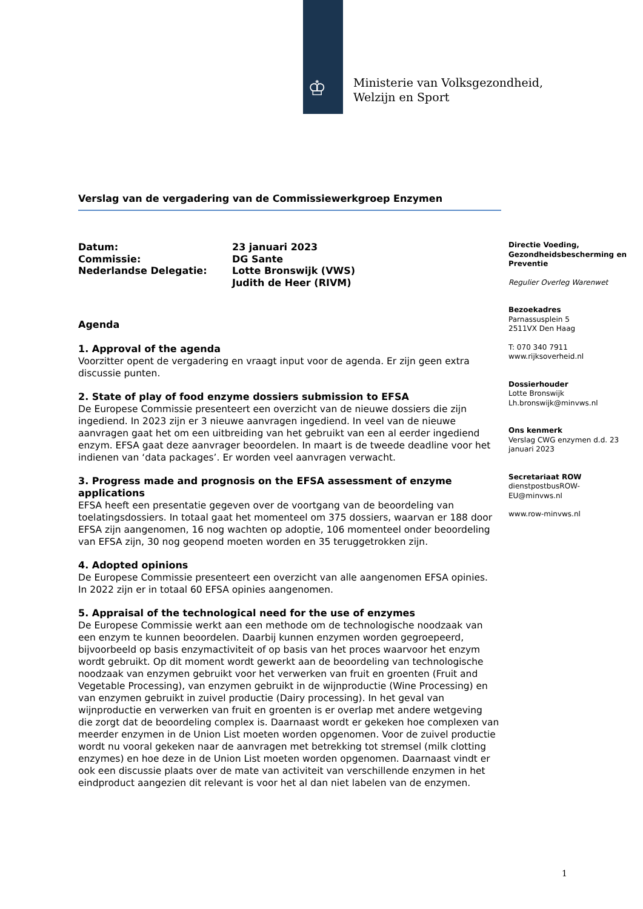♔
Ministerie van Volksgezondheid,
Welzijn en Sport
Verslag van de vergadering van de Commissiewerkgroep Enzymen
Datum:
23 januari 2023
Commissie:
DG Sante
Nederlandse Delegatie:
Lotte Bronswijk (VWS)
Judith de Heer (RIVM)
Agenda
1. Approval of the agenda
Voorzitter opent de vergadering en vraagt input voor de agenda. Er zijn geen extra discussie punten.
2. State of play of food enzyme dossiers submission to EFSA
De Europese Commissie presenteert een overzicht van de nieuwe dossiers die zijn ingediend. In 2023 zijn er 3 nieuwe aanvragen ingediend. In veel van de nieuwe aanvragen gaat het om een uitbreiding van het gebruikt van een al eerder ingediend enzym. EFSA gaat deze aanvrager beoordelen. In maart is de tweede deadline voor het indienen van ‘data packages’. Er worden veel aanvragen verwacht.
3. Progress made and prognosis on the EFSA assessment of enzyme applications
EFSA heeft een presentatie gegeven over de voortgang van de beoordeling van toelatingsdossiers. In totaal gaat het momenteel om 375 dossiers, waarvan er 188 door EFSA zijn aangenomen, 16 nog wachten op adoptie, 106 momenteel onder beoordeling van EFSA zijn, 30 nog geopend moeten worden en 35 teruggetrokken zijn.
4. Adopted opinions
De Europese Commissie presenteert een overzicht van alle aangenomen EFSA opinies. In 2022 zijn er in totaal 60 EFSA opinies aangenomen.
5. Appraisal of the technological need for the use of enzymes
De Europese Commissie werkt aan een methode om de technologische noodzaak van een enzym te kunnen beoordelen. Daarbij kunnen enzymen worden gegroepeerd, bijvoorbeeld op basis enzymactiviteit of op basis van het proces waarvoor het enzym wordt gebruikt. Op dit moment wordt gewerkt aan de beoordeling van technologische noodzaak van enzymen gebruikt voor het verwerken van fruit en groenten (Fruit and Vegetable Processing), van enzymen gebruikt in de wijnproductie (Wine Processing) en van enzymen gebruikt in zuivel productie (Dairy processing). In het geval van wijnproductie en verwerken van fruit en groenten is er overlap met andere wetgeving die zorgt dat de beoordeling complex is. Daarnaast wordt er gekeken hoe complexen van meerder enzymen in de Union List moeten worden opgenomen. Voor de zuivel productie wordt nu vooral gekeken naar de aanvragen met betrekking tot stremsel (milk clotting enzymes) en hoe deze in de Union List moeten worden opgenomen. Daarnaast vindt er ook een discussie plaats over de mate van activiteit van verschillende enzymen in het eindproduct aangezien dit relevant is voor het al dan niet labelen van de enzymen.
Directie Voeding, Gezondheidsbescherming en Preventie
Regulier Overleg Warenwet
Bezoekadres
Parnassusplein 5
2511VX Den Haag
T: 070 340 7911
www.rijksoverheid.nl
Dossierhouder
Lotte Bronswijk
Lh.bronswijk@minvws.nl
Ons kenmerk
Verslag CWG enzymen d.d. 23 januari 2023
Secretariaat ROW
dienstpostbusROW-EU@minvws.nl
www.row-minvws.nl
1